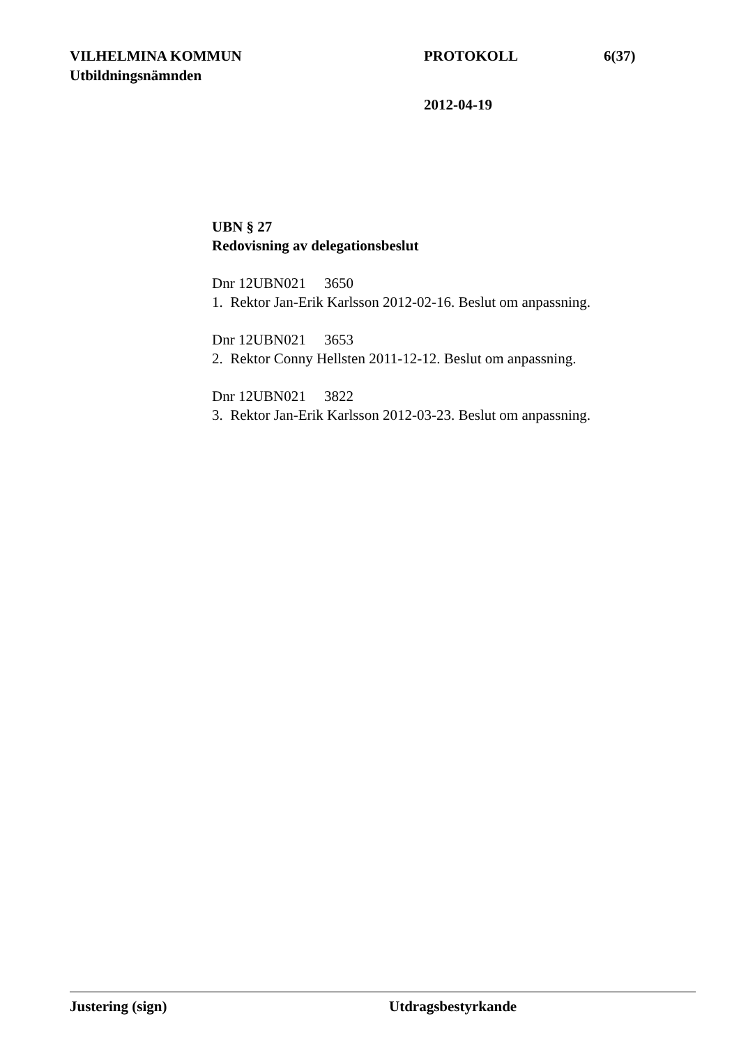VILHELMINA KOMMUN PROTOKOLL 6(37)
Utbildningsnämnden
2012-04-19
UBN § 27
Redovisning av delegationsbeslut
Dnr 12UBN021 3650
1. Rektor Jan-Erik Karlsson 2012-02-16. Beslut om anpassning.
Dnr 12UBN021 3653
2. Rektor Conny Hellsten 2011-12-12. Beslut om anpassning.
Dnr 12UBN021 3822
3. Rektor Jan-Erik Karlsson 2012-03-23. Beslut om anpassning.
Justering (sign) Utdragsbestyrkande